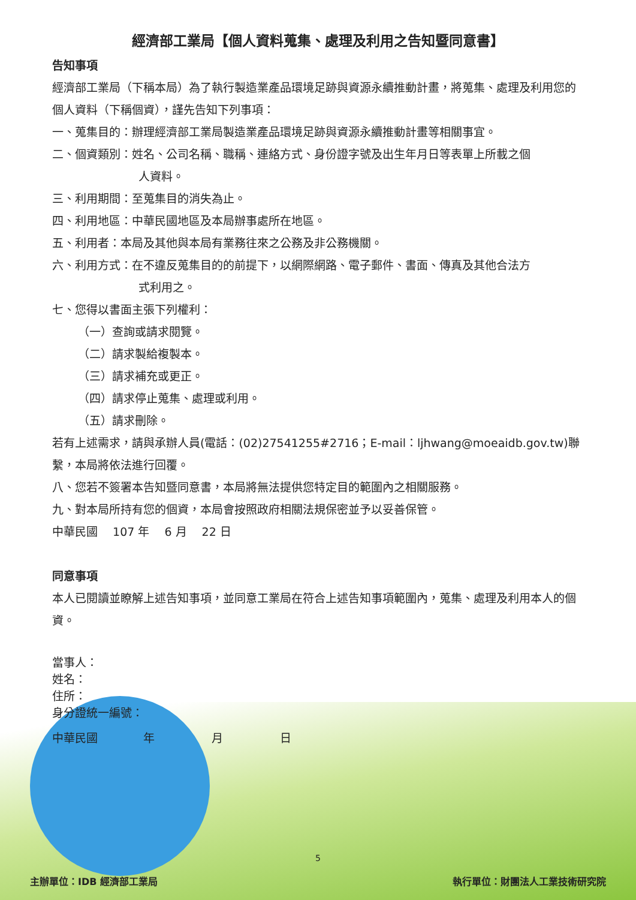經濟部工業局【個人資料蒐集、處理及利用之告知暨同意書】
告知事項
經濟部工業局（下稱本局）為了執行製造業產品環境足跡與資源永續推動計畫，將蒐集、處理及利用您的個人資料（下稱個資），謹先告知下列事項：
一、蒐集目的：辦理經濟部工業局製造業產品環境足跡與資源永續推動計畫等相關事宜。
二、個資類別：姓名、公司名稱、職稱、連絡方式、身份證字號及出生年月日等表單上所載之個
人資料。
三、利用期間：至蒐集目的消失為止。
四、利用地區：中華民國地區及本局辦事處所在地區。
五、利用者：本局及其他與本局有業務往來之公務及非公務機關。
六、利用方式：在不違反蒐集目的的前提下，以網際網路、電子郵件、書面、傳真及其他合法方
式利用之。
七、您得以書面主張下列權利：
（一）查詢或請求閱覽。
（二）請求製給複製本。
（三）請求補充或更正。
（四）請求停止蒐集、處理或利用。
（五）請求刪除。
若有上述需求，請與承辦人員(電話：(02)27541255#2716；E-mail：ljhwang@moeaidb.gov.tw)聯繫，本局將依法進行回覆。
八、您若不簽署本告知暨同意書，本局將無法提供您特定目的範圍內之相關服務。
九、對本局所持有您的個資，本局會按照政府相關法規保密並予以妥善保管。
中華民國　 107 年　 6 月　 22 日
同意事項
本人已閱讀並瞭解上述告知事項，並同意工業局在符合上述告知事項範圍內，蒐集、處理及利用本人的個資。
當事人：
姓名：
住所：
身分證統一編號：
中華民國　　　　年　　　　　月　　　　　日
5
主辦單位：IDB 經濟部工業局 執行單位：財團法人工業技術研究院